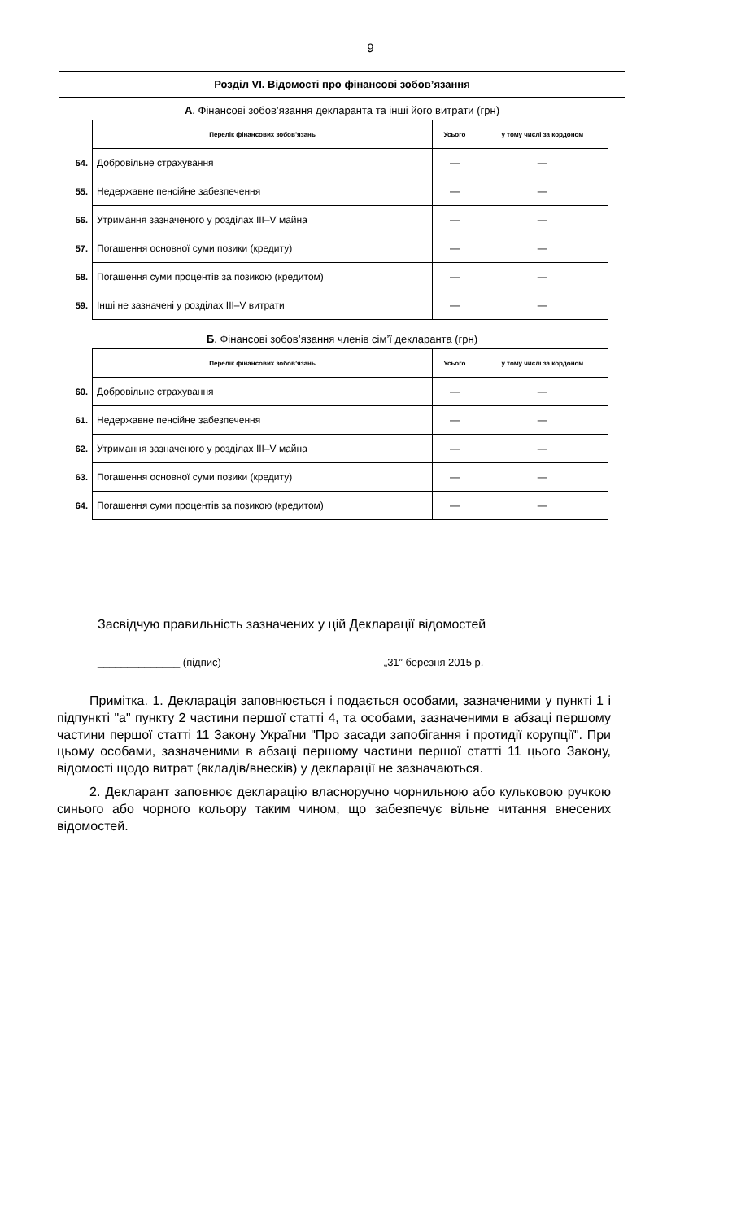9
Розділ VI. Відомості про фінансові зобов’язання
А. Фінансові зобов’язання декларанта та інші його витрати (грн)
| | Перелік фінансових зобов’язань | Усього | у тому числі за кордоном |
| 54. | Добровільне страхування | — | — |
| 55. | Недержавне пенсійне забезпечення | — | — |
| 56. | Утримання зазначеного у розділах III–V майна | — | — |
| 57. | Погашення основної суми позики (кредиту) | — | — |
| 58. | Погашення суми процентів за позикою (кредитом) | — | — |
| 59. | Інші не зазначені у розділах III–V витрати | — | — |
Б. Фінансові зобов’язання членів сім’ї декларанта (грн)
| | Перелік фінансових зобов’язань | Усього | у тому числі за кордоном |
| 60. | Добровільне страхування | — | — |
| 61. | Недержавне пенсійне забезпечення | — | — |
| 62. | Утримання зазначеного у розділах III–V майна | — | — |
| 63. | Погашення основної суми позики (кредиту) | — | — |
| 64. | Погашення суми процентів за позикою (кредитом) | — | — |
Засвідчую правильність зазначених у цій Декларації відомостей
______________ (підпис) „31” березня 2015 р.
Примітка. 1. Декларація заповнюється і подається особами, зазначеними у пункті 1 і підпункті "а" пункту 2 частини першої статті 4, та особами, зазначеними в абзаці першому частини першої статті 11 Закону України "Про засади запобігання і протидії корупції". При цьому особами, зазначеними в абзаці першому частини першої статті 11 цього Закону, відомості щодо витрат (вкладів/внесків) у декларації не зазначаються.
2. Декларант заповнює декларацію власноручно чорнильною або кульковою ручкою синього або чорного кольору таким чином, що забезпечує вільне читання внесених відомостей.